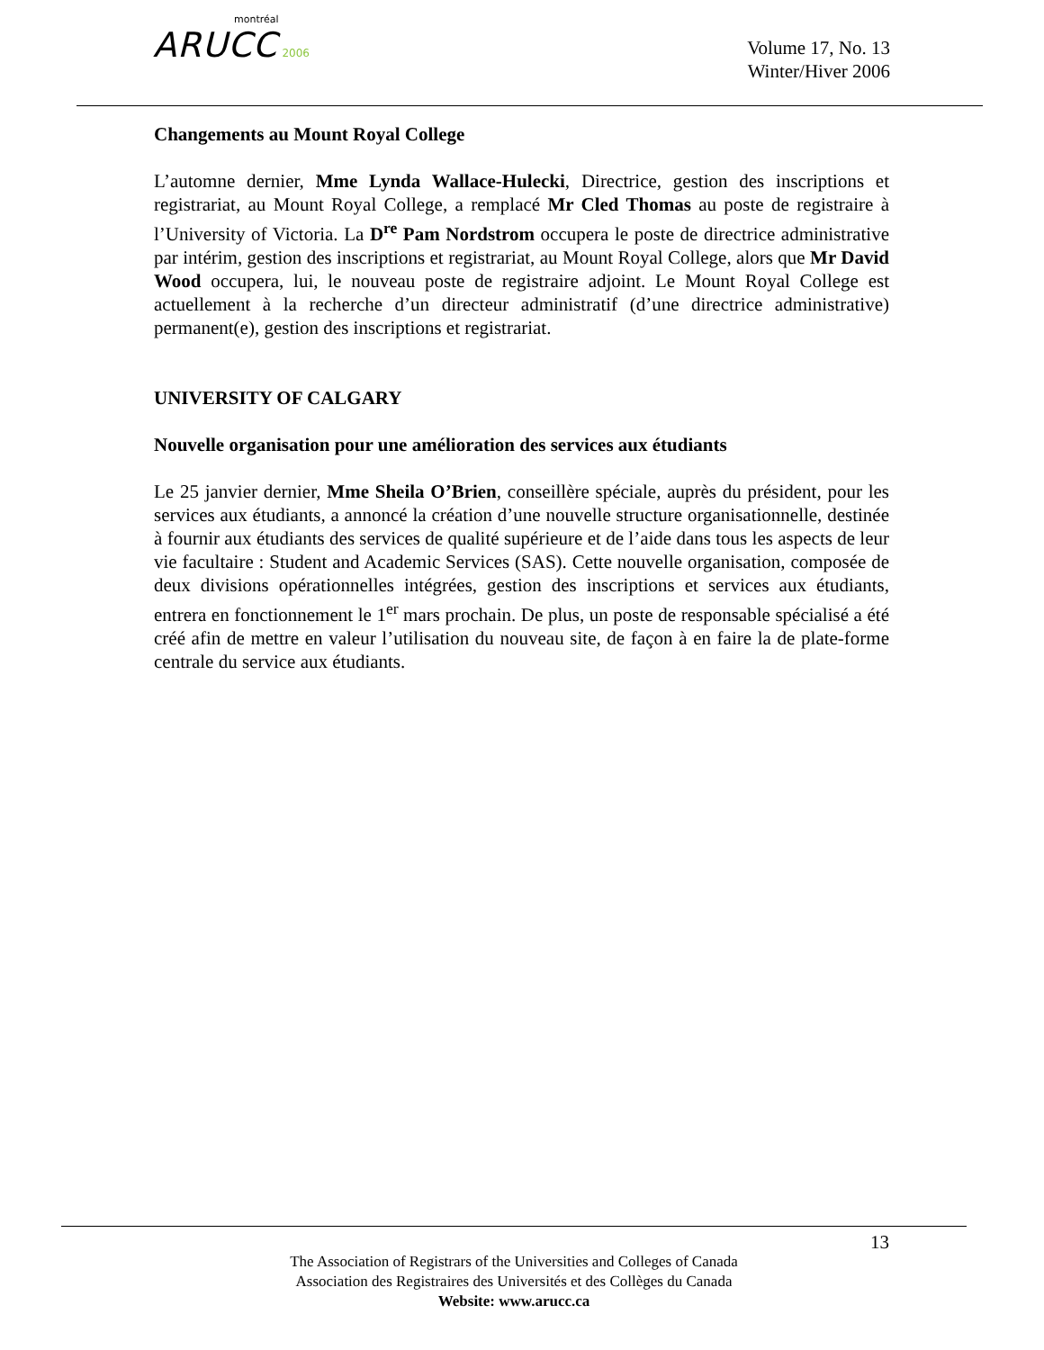montréal
ARUCC 2006
Volume 17, No. 13
Winter/Hiver 2006
Changements au Mount Royal College
L’automne dernier, Mme Lynda Wallace-Hulecki, Directrice, gestion des inscriptions et registrariat, au Mount Royal College, a remplacé Mr Cled Thomas au poste de registraire à l’University of Victoria. La D<sup>re</sup> Pam Nordstrom occupera le poste de directrice administrative par intérim, gestion des inscriptions et registrariat, au Mount Royal College, alors que Mr David Wood occupera, lui, le nouveau poste de registraire adjoint. Le Mount Royal College est actuellement à la recherche d’un directeur administratif (d’une directrice administrative) permanent(e), gestion des inscriptions et registrariat.
UNIVERSITY OF CALGARY
Nouvelle organisation pour une amélioration des services aux étudiants
Le 25 janvier dernier, Mme Sheila O’Brien, conseillère spéciale, auprès du président, pour les services aux étudiants, a annoncé la création d’une nouvelle structure organisationnelle, destinée à fournir aux étudiants des services de qualité supérieure et de l’aide dans tous les aspects de leur vie facultaire : Student and Academic Services (SAS). Cette nouvelle organisation, composée de deux divisions opérationnelles intégrées, gestion des inscriptions et services aux étudiants, entrera en fonctionnement le 1<sup>er</sup> mars prochain. De plus, un poste de responsable spécialisé a été créé afin de mettre en valeur l’utilisation du nouveau site, de façon à en faire la de plate-forme centrale du service aux étudiants.
13
The Association of Registrars of the Universities and Colleges of Canada
Association des Registraires des Universités et des Collèges du Canada
Website: www.arucc.ca